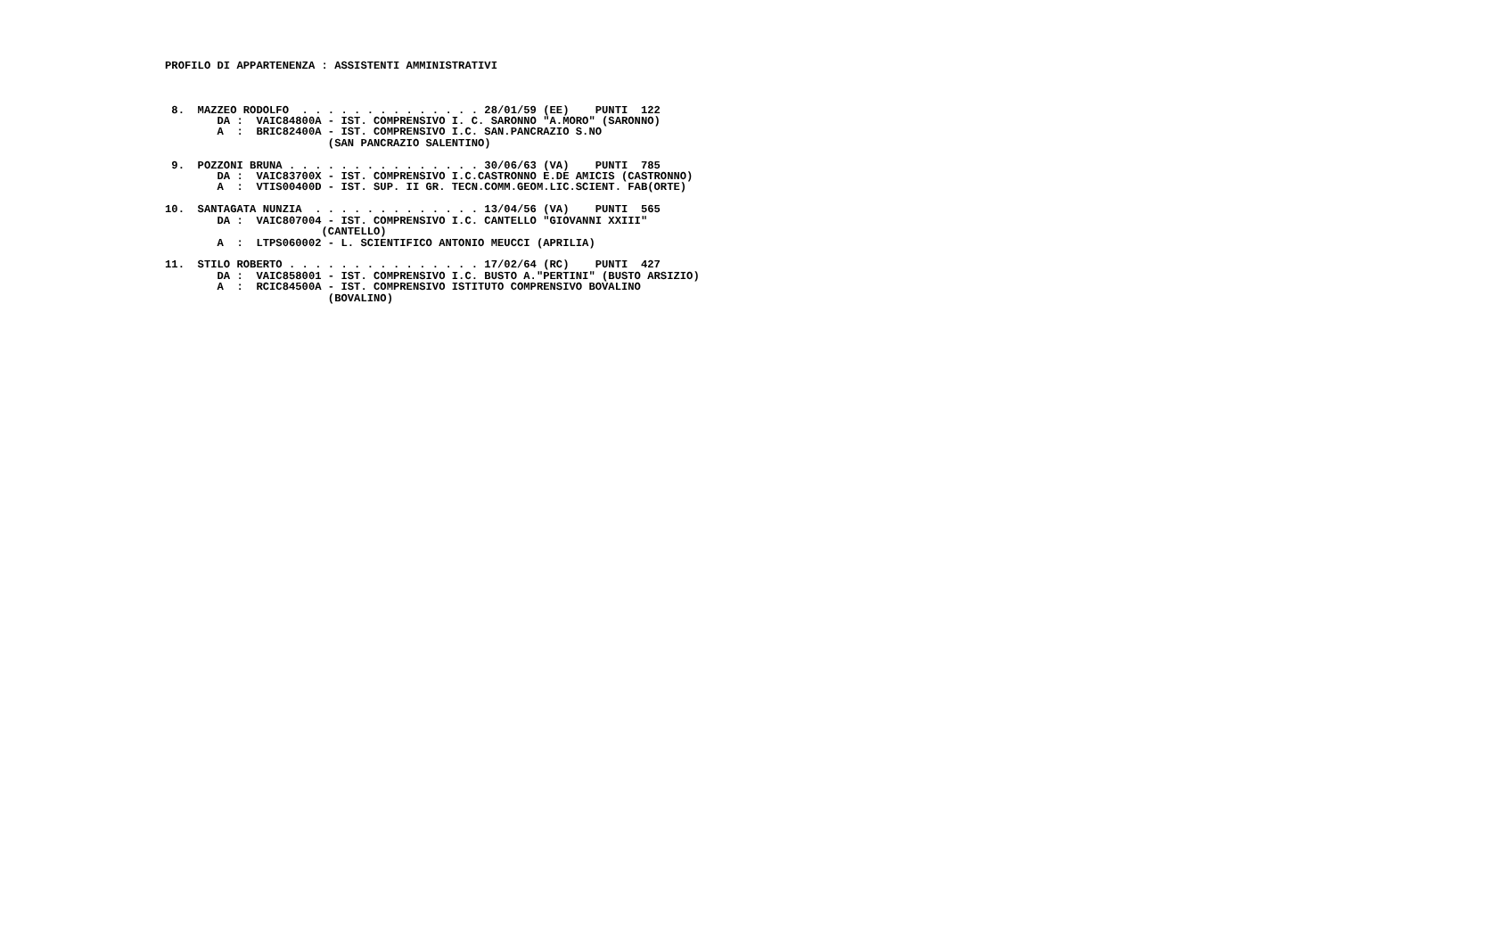PROFILO DI APPARTENENZA : ASSISTENTI AMMINISTRATIVI



 8.  MAZZEO RODOLFO  . . . . . . . . . . . . . . 28/01/59 (EE)    PUNTI  122
        DA :  VAIC84800A - IST. COMPRENSIVO I. C. SARONNO "A.MORO" (SARONNO)
        A  :  BRIC82400A - IST. COMPRENSIVO I.C. SAN.PANCRAZIO S.NO
                         (SAN PANCRAZIO SALENTINO)

 9.  POZZONI BRUNA . . . . . . . . . . . . . . . 30/06/63 (VA)    PUNTI  785
        DA :  VAIC83700X - IST. COMPRENSIVO I.C.CASTRONNO E.DE AMICIS (CASTRONNO)
        A  :  VTIS00400D - IST. SUP. II GR. TECN.COMM.GEOM.LIC.SCIENT. FAB(ORTE)

10.  SANTAGATA NUNZIA  . . . . . . . . . . . . . 13/04/56 (VA)    PUNTI  565
        DA :  VAIC807004 - IST. COMPRENSIVO I.C. CANTELLO "GIOVANNI XXIII"
                        (CANTELLO)
        A  :  LTPS060002 - L. SCIENTIFICO ANTONIO MEUCCI (APRILIA)

11.  STILO ROBERTO . . . . . . . . . . . . . . . 17/02/64 (RC)    PUNTI  427
        DA :  VAIC858001 - IST. COMPRENSIVO I.C. BUSTO A."PERTINI" (BUSTO ARSIZIO)
        A  :  RCIC84500A - IST. COMPRENSIVO ISTITUTO COMPRENSIVO BOVALINO
                         (BOVALINO)